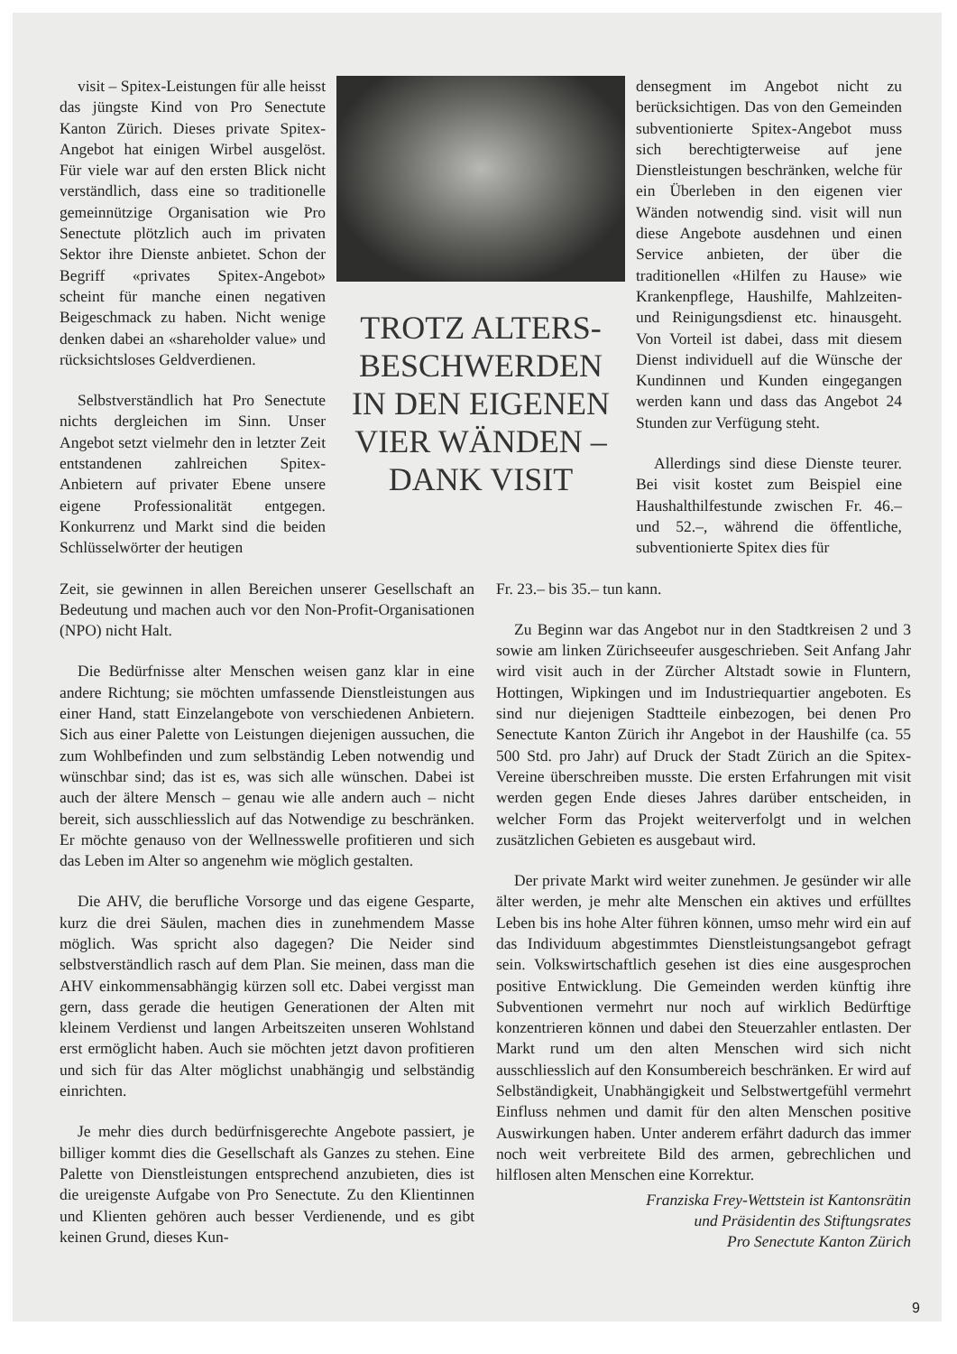visit – Spitex-Leistungen für alle heisst das jüngste Kind von Pro Senectute Kanton Zürich. Dieses private Spitex-Angebot hat einigen Wirbel ausgelöst. Für viele war auf den ersten Blick nicht verständlich, dass eine so traditionelle gemeinnützige Organisation wie Pro Senectute plötzlich auch im privaten Sektor ihre Dienste anbietet. Schon der Begriff «privates Spitex-Angebot» scheint für manche einen negativen Beigeschmack zu haben. Nicht wenige denken dabei an «shareholder value» und rücksichtsloses Geldverdienen.
Selbstverständlich hat Pro Senectute nichts dergleichen im Sinn. Unser Angebot setzt vielmehr den in letzter Zeit entstandenen zahlreichen Spitex-Anbietern auf privater Ebene unsere eigene Professionalität entgegen. Konkurrenz und Markt sind die beiden Schlüsselwörter der heutigen
TROTZ ALTERS-
BESCHWERDEN
IN DEN EIGENEN
VIER WÄNDEN –
DANK VISIT
densegment im Angebot nicht zu berücksichtigen. Das von den Gemeinden subventionierte Spitex-Angebot muss sich berechtigterweise auf jene Dienstleistungen beschränken, welche für ein Überleben in den eigenen vier Wänden notwendig sind. visit will nun diese Angebote ausdehnen und einen Service anbieten, der über die traditionellen «Hilfen zu Hause» wie Krankenpflege, Haushilfe, Mahlzeiten- und Reinigungsdienst etc. hinausgeht. Von Vorteil ist dabei, dass mit diesem Dienst individuell auf die Wünsche der Kundinnen und Kunden eingegangen werden kann und dass das Angebot 24 Stunden zur Verfügung steht.
Allerdings sind diese Dienste teurer. Bei visit kostet zum Beispiel eine Haushalthilfestunde zwischen Fr. 46.– und 52.–, während die öffentliche, subventionierte Spitex dies für
Zeit, sie gewinnen in allen Bereichen unserer Gesellschaft an Bedeutung und machen auch vor den Non-Profit-Organisationen (NPO) nicht Halt.
Die Bedürfnisse alter Menschen weisen ganz klar in eine andere Richtung; sie möchten umfassende Dienstleistungen aus einer Hand, statt Einzelangebote von verschiedenen Anbietern. Sich aus einer Palette von Leistungen diejenigen aussuchen, die zum Wohlbefinden und zum selbständig Leben notwendig und wünschbar sind; das ist es, was sich alle wünschen. Dabei ist auch der ältere Mensch – genau wie alle andern auch – nicht bereit, sich ausschliesslich auf das Notwendige zu beschränken. Er möchte genauso von der Wellnesswelle profitieren und sich das Leben im Alter so angenehm wie möglich gestalten.
Die AHV, die berufliche Vorsorge und das eigene Gesparte, kurz die drei Säulen, machen dies in zunehmendem Masse möglich. Was spricht also dagegen? Die Neider sind selbstverständlich rasch auf dem Plan. Sie meinen, dass man die AHV einkommensabhängig kürzen soll etc. Dabei vergisst man gern, dass gerade die heutigen Generationen der Alten mit kleinem Verdienst und langen Arbeitszeiten unseren Wohlstand erst ermöglicht haben. Auch sie möchten jetzt davon profitieren und sich für das Alter möglichst unabhängig und selbständig einrichten.
Je mehr dies durch bedürfnisgerechte Angebote passiert, je billiger kommt dies die Gesellschaft als Ganzes zu stehen. Eine Palette von Dienstleistungen entsprechend anzubieten, dies ist die ureigenste Aufgabe von Pro Senectute. Zu den Klientinnen und Klienten gehören auch besser Verdienende, und es gibt keinen Grund, dieses Kun-
Fr. 23.– bis 35.– tun kann.
Zu Beginn war das Angebot nur in den Stadtkreisen 2 und 3 sowie am linken Zürichseeufer ausgeschrieben. Seit Anfang Jahr wird visit auch in der Zürcher Altstadt sowie in Fluntern, Hottingen, Wipkingen und im Industriequartier angeboten. Es sind nur diejenigen Stadtteile einbezogen, bei denen Pro Senectute Kanton Zürich ihr Angebot in der Haushilfe (ca. 55 500 Std. pro Jahr) auf Druck der Stadt Zürich an die Spitex-Vereine überschreiben musste. Die ersten Erfahrungen mit visit werden gegen Ende dieses Jahres darüber entscheiden, in welcher Form das Projekt weiterverfolgt und in welchen zusätzlichen Gebieten es ausgebaut wird.
Der private Markt wird weiter zunehmen. Je gesünder wir alle älter werden, je mehr alte Menschen ein aktives und erfülltes Leben bis ins hohe Alter führen können, umso mehr wird ein auf das Individuum abgestimmtes Dienstleistungsangebot gefragt sein. Volkswirtschaftlich gesehen ist dies eine ausgesprochen positive Entwicklung. Die Gemeinden werden künftig ihre Subventionen vermehrt nur noch auf wirklich Bedürftige konzentrieren können und dabei den Steuerzahler entlasten. Der Markt rund um den alten Menschen wird sich nicht ausschliesslich auf den Konsumbereich beschränken. Er wird auf Selbständigkeit, Unabhängigkeit und Selbstwertgefühl vermehrt Einfluss nehmen und damit für den alten Menschen positive Auswirkungen haben. Unter anderem erfährt dadurch das immer noch weit verbreitete Bild des armen, gebrechlichen und hilflosen alten Menschen eine Korrektur.
Franziska Frey-Wettstein ist Kantonsrätin
und Präsidentin des Stiftungsrates
Pro Senectute Kanton Zürich
9